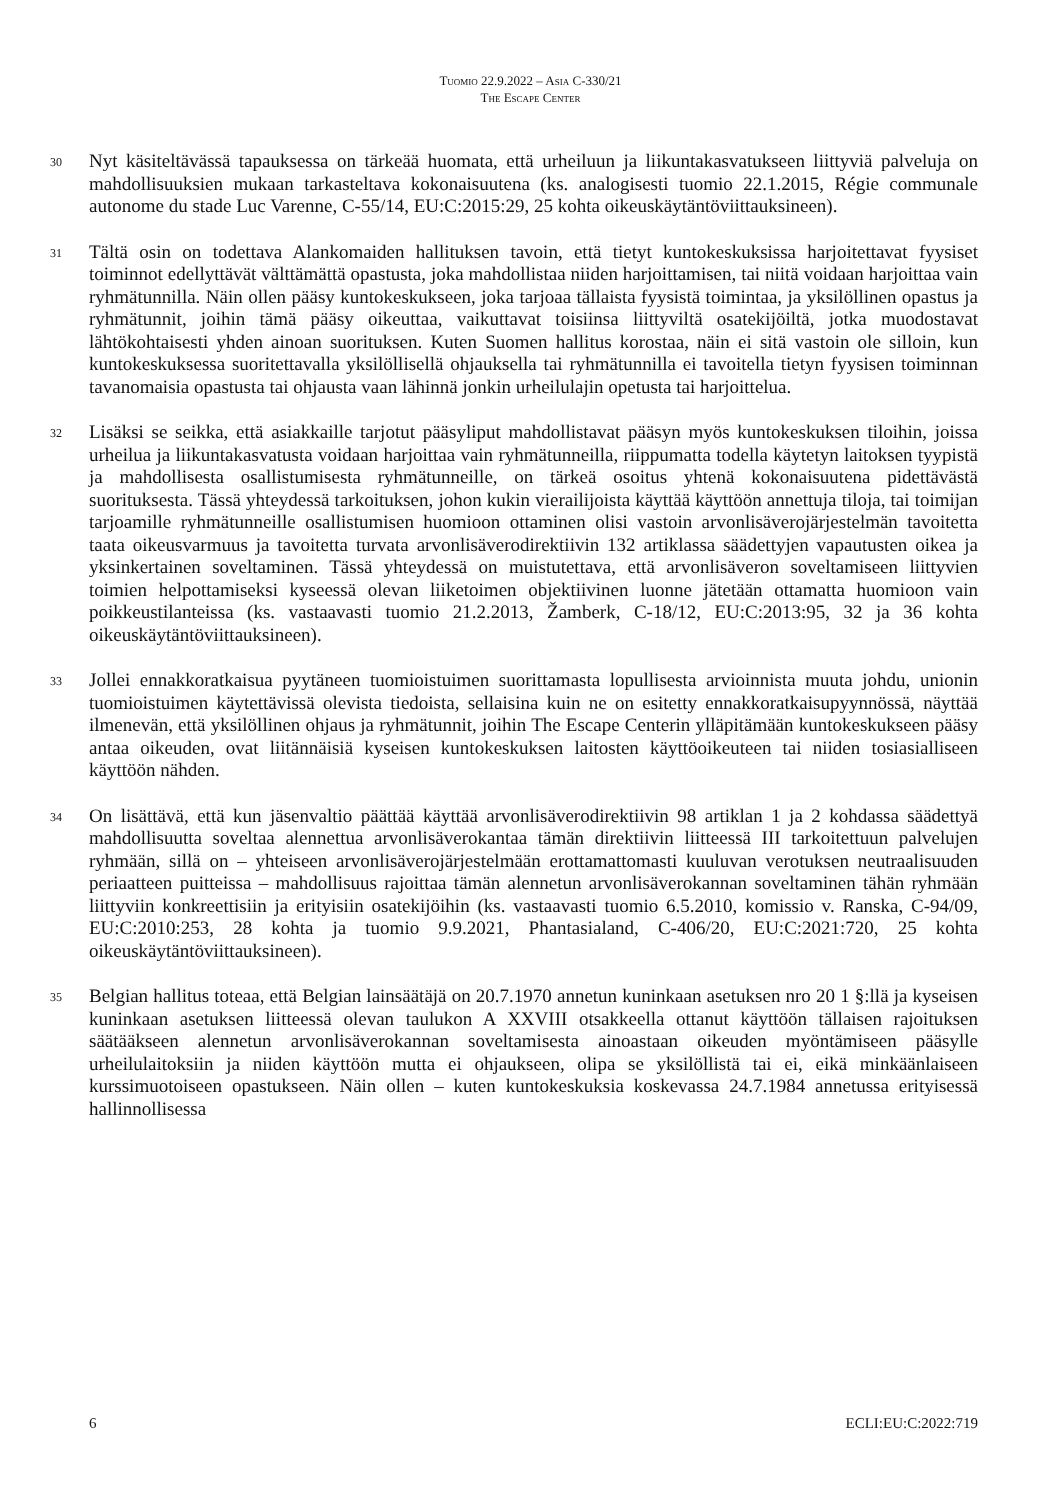Tuomio 22.9.2022 – Asia C-330/21
The Escape Center
30
Nyt käsiteltävässä tapauksessa on tärkeää huomata, että urheiluun ja liikuntakasvatukseen liittyviä palveluja on mahdollisuuksien mukaan tarkasteltava kokonaisuutena (ks. analogisesti tuomio 22.1.2015, Régie communale autonome du stade Luc Varenne, C-55/14, EU:C:2015:29, 25 kohta oikeuskäytäntöviittauksineen).
31
Tältä osin on todettava Alankomaiden hallituksen tavoin, että tietyt kuntokeskuksissa harjoitettavat fyysiset toiminnot edellyttävät välttämättä opastusta, joka mahdollistaa niiden harjoittamisen, tai niitä voidaan harjoittaa vain ryhmätunnilla. Näin ollen pääsy kuntokeskukseen, joka tarjoaa tällaista fyysistä toimintaa, ja yksilöllinen opastus ja ryhmätunnit, joihin tämä pääsy oikeuttaa, vaikuttavat toisiinsa liittyviltä osatekijöiltä, jotka muodostavat lähtökohtaisesti yhden ainoan suorituksen. Kuten Suomen hallitus korostaa, näin ei sitä vastoin ole silloin, kun kuntokeskuksessa suoritettavalla yksilöllisellä ohjauksella tai ryhmätunnilla ei tavoitella tietyn fyysisen toiminnan tavanomaisia opastusta tai ohjausta vaan lähinnä jonkin urheilulajin opetusta tai harjoittelua.
32
Lisäksi se seikka, että asiakkaille tarjotut pääsyliput mahdollistavat pääsyn myös kuntokeskuksen tiloihin, joissa urheilua ja liikuntakasvatusta voidaan harjoittaa vain ryhmätunneilla, riippumatta todella käytetyn laitoksen tyypistä ja mahdollisesta osallistumisesta ryhmätunneille, on tärkeä osoitus yhtenä kokonaisuutena pidettävästä suorituksesta. Tässä yhteydessä tarkoituksen, johon kukin vierailijoista käyttää käyttöön annettuja tiloja, tai toimijan tarjoamille ryhmätunneille osallistumisen huomioon ottaminen olisi vastoin arvonlisäverojärjestelmän tavoitetta taata oikeusvarmuus ja tavoitetta turvata arvonlisäverodirektiivin 132 artiklassa säädettyjen vapautusten oikea ja yksinkertainen soveltaminen. Tässä yhteydessä on muistutettava, että arvonlisäveron soveltamiseen liittyvien toimien helpottamiseksi kyseessä olevan liiketoimen objektiivinen luonne jätetään ottamatta huomioon vain poikkeustilanteissa (ks. vastaavasti tuomio 21.2.2013, Žamberk, C-18/12, EU:C:2013:95, 32 ja 36 kohta oikeuskäytäntöviittauksineen).
33
Jollei ennakkoratkaisua pyytäneen tuomioistuimen suorittamasta lopullisesta arvioinnista muuta johdu, unionin tuomioistuimen käytettävissä olevista tiedoista, sellaisina kuin ne on esitetty ennakkoratkaisupyynnössä, näyttää ilmenevän, että yksilöllinen ohjaus ja ryhmätunnit, joihin The Escape Centerin ylläpitämään kuntokeskukseen pääsy antaa oikeuden, ovat liitännäisiä kyseisen kuntokeskuksen laitosten käyttöoikeuteen tai niiden tosiasialliseen käyttöön nähden.
34
On lisättävä, että kun jäsenvaltio päättää käyttää arvonlisäverodirektiivin 98 artiklan 1 ja 2 kohdassa säädettyä mahdollisuutta soveltaa alennettua arvonlisäverokantaa tämän direktiivin liitteessä III tarkoitettuun palvelujen ryhmään, sillä on – yhteiseen arvonlisäverojärjestelmään erottamattomasti kuuluvan verotuksen neutraalisuuden periaatteen puitteissa – mahdollisuus rajoittaa tämän alennetun arvonlisäverokannan soveltaminen tähän ryhmään liittyviin konkreettisiin ja erityisiin osatekijöihin (ks. vastaavasti tuomio 6.5.2010, komissio v. Ranska, C-94/09, EU:C:2010:253, 28 kohta ja tuomio 9.9.2021, Phantasialand, C-406/20, EU:C:2021:720, 25 kohta oikeuskäytäntöviittauksineen).
35
Belgian hallitus toteaa, että Belgian lainsäätäjä on 20.7.1970 annetun kuninkaan asetuksen nro 20 1 §:llä ja kyseisen kuninkaan asetuksen liitteessä olevan taulukon A XXVIII otsakkeella ottanut käyttöön tällaisen rajoituksen säätääkseen alennetun arvonlisäverokannan soveltamisesta ainoastaan oikeuden myöntämiseen pääsylle urheilulaitoksiin ja niiden käyttöön mutta ei ohjaukseen, olipa se yksilöllistä tai ei, eikä minkäänlaiseen kurssimuotoiseen opastukseen. Näin ollen – kuten kuntokeskuksia koskevassa 24.7.1984 annetussa erityisessä hallinnollisessa
6 ECLI:EU:C:2022:719